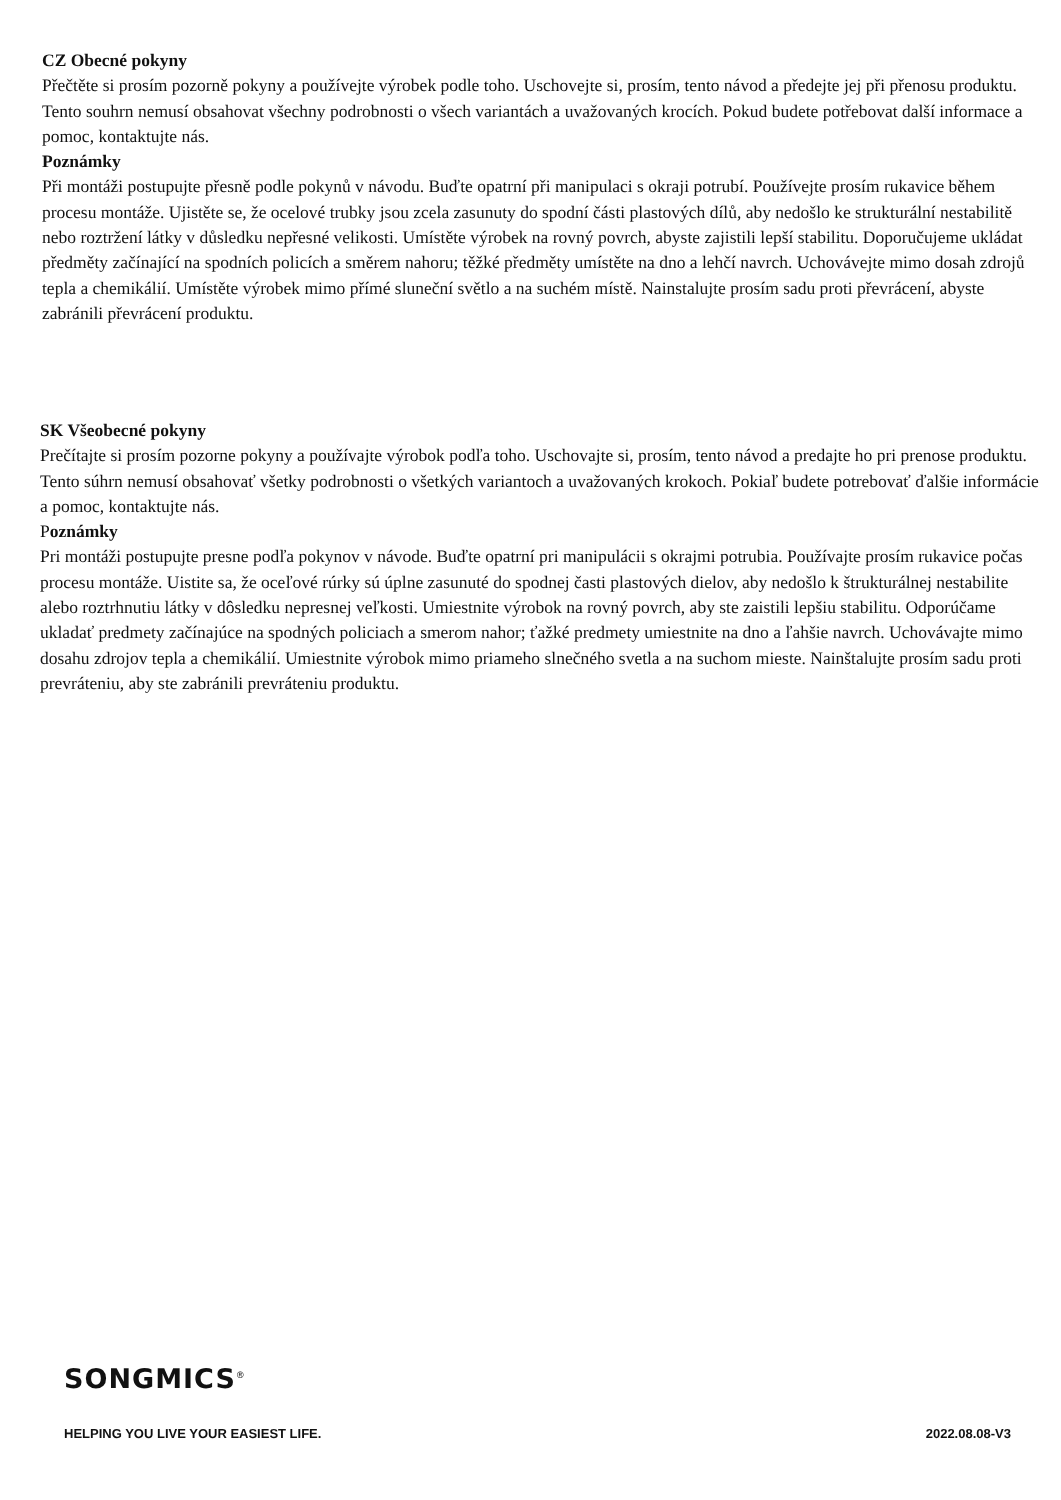CZ Obecné pokyny
Přečtěte si prosím pozorně pokyny a používejte výrobek podle toho. Uschovejte si, prosím, tento návod a předejte jej při přenosu produktu. Tento souhrn nemusí obsahovat všechny podrobnosti o všech variantách a uvažovaných krocích. Pokud budete potřebovat další informace a pomoc, kontaktujte nás.
Poznámky
Při montáži postupujte přesně podle pokynů v návodu. Buďte opatrní při manipulaci s okraji potrubí. Používejte prosím rukavice během procesu montáže. Ujistěte se, že ocelové trubky jsou zcela zasunuty do spodní části plastových dílů, aby nedošlo ke strukturální nestabilitě nebo roztržení látky v důsledku nepřesné velikosti. Umístěte výrobek na rovný povrch, abyste zajistili lepší stabilitu. Doporučujeme ukládat předměty začínající na spodních policích a směrem nahoru; těžké předměty umístěte na dno a lehčí navrch. Uchovávejte mimo dosah zdrojů tepla a chemikálií. Umístěte výrobek mimo přímé sluneční světlo a na suchém místě. Nainstalujte prosím sadu proti převrácení, abyste zabránili převrácení produktu.
SK Všeobecné pokyny
Prečítajte si prosím pozorne pokyny a používajte výrobok podľa toho. Uschovajte si, prosím, tento návod a predajte ho pri prenose produktu. Tento súhrn nemusí obsahovať všetky podrobnosti o všetkých variantoch a uvažovaných krokoch. Pokiaľ budete potrebovať ďalšie informácie a pomoc, kontaktujte nás.
Poznámky
Pri montáži postupujte presne podľa pokynov v návode. Buďte opatrní pri manipulácii s okrajmi potrubia. Používajte prosím rukavice počas procesu montáže. Uistite sa, že oceľové rúrky sú úplne zasunuté do spodnej časti plastových dielov, aby nedošlo k štrukturálnej nestabilite alebo roztrhnutiu látky v dôsledku nepresnej veľkosti. Umiestnite výrobok na rovný povrch, aby ste zaistili lepšiu stabilitu. Odporúčame ukladať predmety začínajúce na spodných policiach a smerom nahor; ťažké predmety umiestnite na dno a ľahšie navrch. Uchovávajte mimo dosahu zdrojov tepla a chemikálií. Umiestnite výrobok mimo priameho slnečného svetla a na suchom mieste. Nainštalujte prosím sadu proti prevráteniu, aby ste zabránili prevráteniu produktu.
SONGMICS<sup>®</sup>
HELPING YOU LIVE YOUR EASIEST LIFE. 2022.08.08-V3